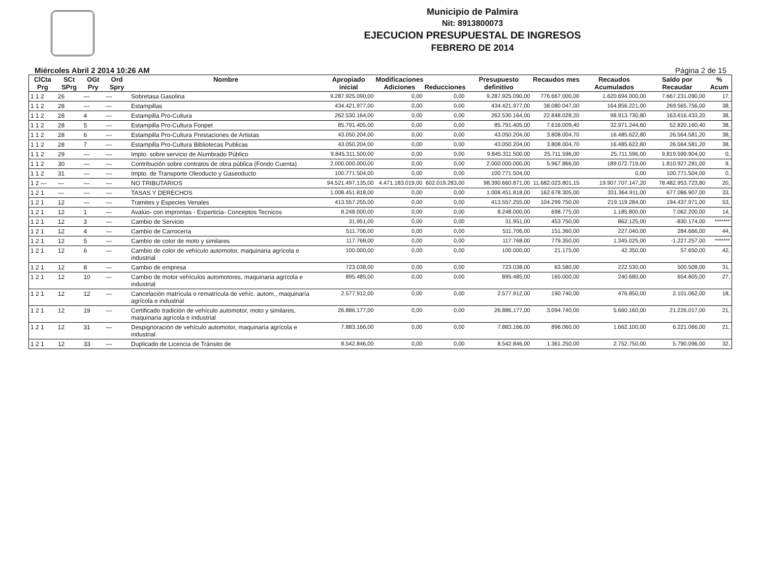Municipio de Palmira
Nit: 8913800073
EJECUCION PRESUPUESTAL DE INGRESOS
FEBRERO DE 2014
Miércoles Abril 2 2014 10:26 AM Página 2 de 15
| ClCta Prg | SCt SPrg | OGt Pry | Ord Spry | Nombre | Apropiado inicial | Modificaciones Adiciones | Reducciones | Presupuesto definitivo | Recaudos mes | Recaudos Acumulados | Saldo por Recaudar | % Acum |
| --- | --- | --- | --- | --- | --- | --- | --- | --- | --- | --- | --- | --- |
| 1 1 2 | 26 | — | — | Sobretasa Gasolina | 9.287.925.090,00 | 0,00 | 0,00 | 9.287.925.090,00 | 776.667.000,00 | 1.620.694.000,00 | 7.667.231.090,00 | 17, |
| 1 1 2 | 28 | — | — | Estampillas | 434.421.977,00 | 0,00 | 0,00 | 434.421.977,00 | 38.080.047,00 | 164.856.221,00 | 269.565.756,00 | 38, |
| 1 1 2 | 28 | 4 | — | Estampilla Pro-Cultura | 262.530.164,00 | 0,00 | 0,00 | 262.530.164,00 | 22.848.028,20 | 98.913.730,80 | 163.616.433,20 | 38, |
| 1 1 2 | 28 | 5 | — | Estampilla Pro-Cultura Fonpet | 85.791.405,00 | 0,00 | 0,00 | 85.791.405,00 | 7.616.009,40 | 32.971.244,60 | 52.820.160,40 | 38, |
| 1 1 2 | 28 | 6 | — | Estampilla Pro-Cultura Prestaciones de Artistas | 43.050.204,00 | 0,00 | 0,00 | 43.050.204,00 | 3.808.004,70 | 16.485.622,80 | 26.564.581,20 | 38, |
| 1 1 2 | 28 | 7 | — | Estampilla Pro-Cultura Bibliotecas Publicas | 43.050.204,00 | 0,00 | 0,00 | 43.050.204,00 | 3.808.004,70 | 16.485.622,80 | 26.564.581,20 | 38, |
| 1 1 2 | 29 | — | — | Impto. sobre servicio de Alumbrado Público | 9.845.311.500,00 | 0,00 | 0,00 | 9.845.311.500,00 | 25.711.596,00 | 25.711.596,00 | 9.819.599.904,00 | 0, |
| 1 1 2 | 30 | — | — | Contribución sobre contratos de obra pública (Fondo Cuenta) | 2.000.000.000,00 | 0,00 | 0,00 | 2.000.000.000,00 | 5.967.866,00 | 189.072.719,00 | 1.810.927.281,00 | 9, |
| 1 1 2 | 31 | — | — | Impto. de Transporte Oleoducto y Gaseoducto | 100.771.504,00 | 0,00 | 0,00 | 100.771.504,00 | | 0,00 | 100.771.504,00 | 0, |
| 1 2 — | — | — | — | NO TRIBUTARIOS | 94.521.497.135,00 | 4.471.183.019,00 | 602.019.283,00 | 98.390.660.871,00 | 11.682.023.801,15 | 19.907.707.147,20 | 78.482.953.723,80 | 20, |
| 1 2 1 | — | — | — | TASAS Y DERECHOS | 1.008.451.818,00 | 0,00 | 0,00 | 1.008.451.818,00 | 162.678.305,00 | 331.364.911,00 | 677.086.907,00 | 33, |
| 1 2 1 | 12 | — | — | Tramites y Especies Venales | 413.557.255,00 | 0,00 | 0,00 | 413.557.255,00 | 104.299.750,00 | 219.119.284,00 | 194.437.971,00 | 53, |
| 1 2 1 | 12 | 1 | — | Avalúo- con improntas - Experticia- Conceptos Tecnicos | 8.248.000,00 | 0,00 | 0,00 | 8.248.000,00 | 698.775,00 | 1.185.800,00 | 7.062.200,00 | 14, |
| 1 2 1 | 12 | 3 | — | Cambio de Servicio | 31.951,00 | 0,00 | 0,00 | 31.951,00 | 453.750,00 | 862.125,00 | -830.174,00 | ******* |
| 1 2 1 | 12 | 4 | — | Cambio de Carrocería | 511.706,00 | 0,00 | 0,00 | 511.706,00 | 151.360,00 | 227.040,00 | 284.666,00 | 44, |
| 1 2 1 | 12 | 5 | — | Cambio de color de moto y similares | 117.768,00 | 0,00 | 0,00 | 117.768,00 | 779.350,00 | 1.345.025,00 | -1.227.257,00 | ******* |
| 1 2 1 | 12 | 6 | — | Cambio de color de vehículo automotor, maquinaria agrícola e industrial | 100.000,00 | 0,00 | 0,00 | 100.000,00 | 21.175,00 | 42.350,00 | 57.650,00 | 42, |
| 1 2 1 | 12 | 8 | — | Cambio de empresa | 723.038,00 | 0,00 | 0,00 | 723.038,00 | 63.580,00 | 222.530,00 | 500.508,00 | 31, |
| 1 2 1 | 12 | 10 | — | Cambio de motor vehículos automotores, maquinaria agrícola e industrial | 895.485,00 | 0,00 | 0,00 | 895.485,00 | 165.000,00 | 240.680,00 | 654.805,00 | 27, |
| 1 2 1 | 12 | 12 | — | Cancelación matrícula o rematrícula de vehíc. autom., maquinaría agrícola e industrial | 2.577.912,00 | 0,00 | 0,00 | 2.577.912,00 | 190.740,00 | 476.850,00 | 2.101.062,00 | 18, |
| 1 2 1 | 12 | 19 | — | Certificado tradición de vehículo automotor, moto y similares, maquinaria agrícola e industrial | 26.886.177,00 | 0,00 | 0,00 | 26.886.177,00 | 3.094.740,00 | 5.660.160,00 | 21.226.017,00 | 21, |
| 1 2 1 | 12 | 31 | — | Despignoración de vehículo automotor, maquinaria agrícola e industrial | 7.883.166,00 | 0,00 | 0,00 | 7.883.166,00 | 896.060,00 | 1.662.100,00 | 6.221.066,00 | 21, |
| 1 2 1 | 12 | 33 | — | Duplicado de Licencia de Tránsito de | 8.542.846,00 | 0,00 | 0,00 | 8.542.846,00 | 1.361.250,00 | 2.752.750,00 | 5.790.096,00 | 32, |